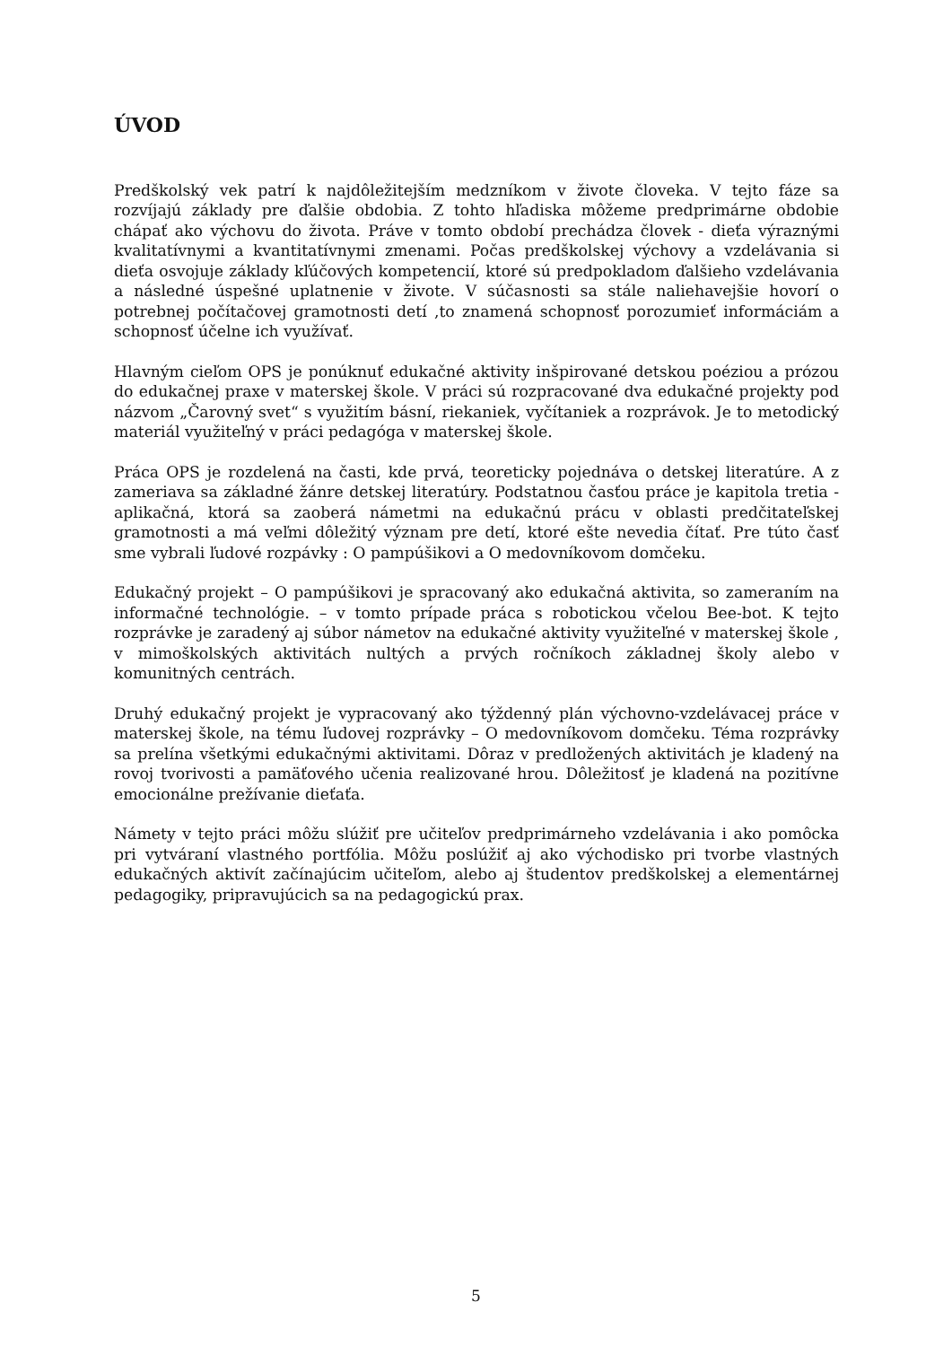ÚVOD
Predškolský vek patrí k najdôležitejším medzníkom v živote človeka. V tejto fáze sa rozvíjajú základy pre ďalšie obdobia. Z tohto hľadiska môžeme predprimárne obdobie chápať ako výchovu do života. Práve v tomto období prechádza človek - dieťa výraznými kvalitatívnymi a kvantitatívnymi zmenami. Počas predškolskej výchovy a vzdelávania si dieťa osvojuje základy kľúčových kompetencií, ktoré sú predpokladom ďalšieho vzdelávania a následné úspešné uplatnenie v živote. V súčasnosti sa stále naliehavejšie hovorí o potrebnej počítačovej gramotnosti detí ,to znamená schopnosť porozumieť informáciám a schopnosť účelne ich využívať.
Hlavným cieľom OPS je ponúknuť edukačné aktivity inšpirované detskou poéziou a prózou do edukačnej praxe v materskej škole. V práci sú rozpracované dva edukačné projekty pod názvom „Čarovný svet“ s využitím básní, riekaniek, vyčítaniek a rozprávok. Je to metodický materiál využiteľný v práci pedagóga v materskej škole.
Práca OPS je rozdelená na časti, kde prvá, teoreticky pojednáva o detskej literatúre. A z zameriava sa základné žánre detskej literatúry. Podstatnou časťou práce je kapitola tretia - aplikačná, ktorá sa zaoberá námetmi na edukačnú prácu v oblasti predčitateľskej gramotnosti a má veľmi dôležitý význam pre detí, ktoré ešte nevedia čítať. Pre túto časť sme vybrali ľudové rozpávky : O pampúšikovi a O medovníkovom domčeku.
Edukačný projekt – O pampúšikovi je spracovaný ako edukačná aktivita, so zameraním na informačné technológie. – v tomto prípade práca s robotickou včelou Bee-bot. K tejto rozprávke je zaradený aj súbor námetov na edukačné aktivity využiteľné v materskej škole , v mimoškolských aktivitách nultých a prvých ročníkoch základnej školy alebo v komunitných centrách.
Druhý edukačný projekt je vypracovaný ako týždenný plán výchovno-vzdelávacej práce v materskej škole, na tému ľudovej rozprávky – O medovníkovom domčeku. Téma rozprávky sa prelína všetkými edukačnými aktivitami. Dôraz v predložených aktivitách je kladený na rovoj tvorivosti a pamäťového učenia realizované hrou. Dôležitosť je kladená na pozitívne emocionálne prežívanie dieťaťa.
Námety v tejto práci môžu slúžiť pre učiteľov predprimárneho vzdelávania i ako pomôcka pri vytváraní vlastného portfólia. Môžu poslúžiť aj ako východisko pri tvorbe vlastných edukačných aktivít začínajúcim učiteľom, alebo aj študentov predškolskej a elementárnej pedagogiky, pripravujúcich sa na pedagogickú prax.
5